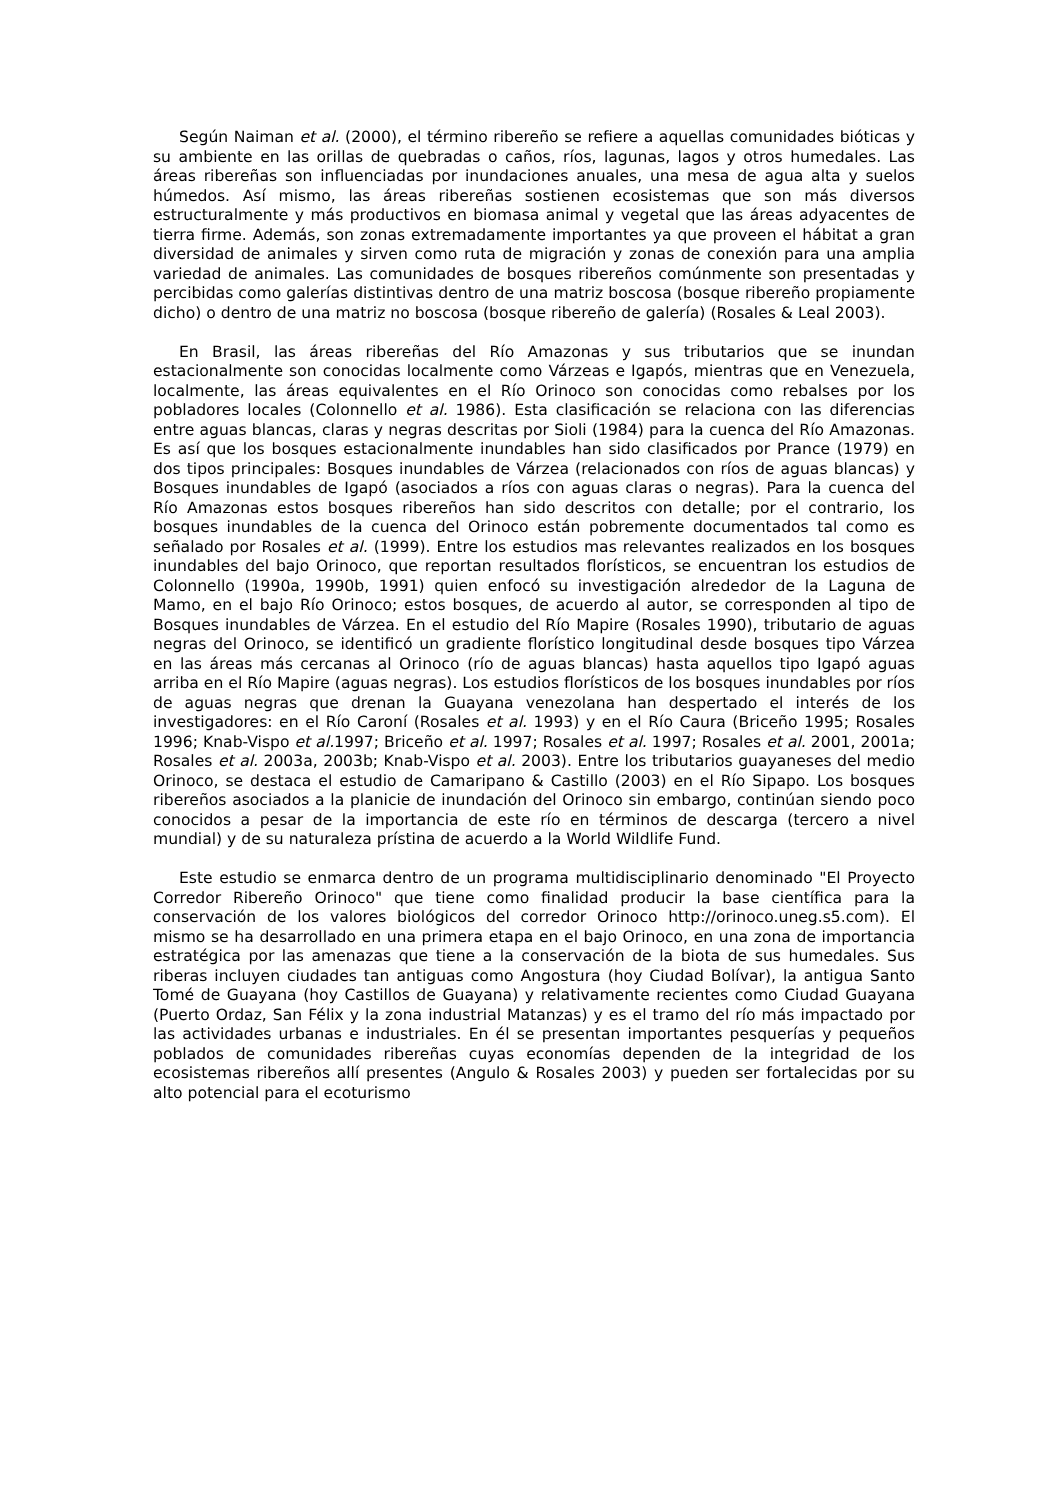Según Naiman et al. (2000), el término ribereño se refiere a aquellas comunidades bióticas y su ambiente en las orillas de quebradas o caños, ríos, lagunas, lagos y otros humedales. Las áreas ribereñas son influenciadas por inundaciones anuales, una mesa de agua alta y suelos húmedos. Así mismo, las áreas ribereñas sostienen ecosistemas que son más diversos estructuralmente y más productivos en biomasa animal y vegetal que las áreas adyacentes de tierra firme. Además, son zonas extremadamente importantes ya que proveen el hábitat a gran diversidad de animales y sirven como ruta de migración y zonas de conexión para una amplia variedad de animales. Las comunidades de bosques ribereños comúnmente son presentadas y percibidas como galerías distintivas dentro de una matriz boscosa (bosque ribereño propiamente dicho) o dentro de una matriz no boscosa (bosque ribereño de galería) (Rosales & Leal 2003).
En Brasil, las áreas ribereñas del Río Amazonas y sus tributarios que se inundan estacionalmente son conocidas localmente como Várzeas e Igapós, mientras que en Venezuela, localmente, las áreas equivalentes en el Río Orinoco son conocidas como rebalses por los pobladores locales (Colonnello et al. 1986). Esta clasificación se relaciona con las diferencias entre aguas blancas, claras y negras descritas por Sioli (1984) para la cuenca del Río Amazonas. Es así que los bosques estacionalmente inundables han sido clasificados por Prance (1979) en dos tipos principales: Bosques inundables de Várzea (relacionados con ríos de aguas blancas) y Bosques inundables de Igapó (asociados a ríos con aguas claras o negras). Para la cuenca del Río Amazonas estos bosques ribereños han sido descritos con detalle; por el contrario, los bosques inundables de la cuenca del Orinoco están pobremente documentados tal como es señalado por Rosales et al. (1999). Entre los estudios mas relevantes realizados en los bosques inundables del bajo Orinoco, que reportan resultados florísticos, se encuentran los estudios de Colonnello (1990a, 1990b, 1991) quien enfocó su investigación alrededor de la Laguna de Mamo, en el bajo Río Orinoco; estos bosques, de acuerdo al autor, se corresponden al tipo de Bosques inundables de Várzea. En el estudio del Río Mapire (Rosales 1990), tributario de aguas negras del Orinoco, se identificó un gradiente florístico longitudinal desde bosques tipo Várzea en las áreas más cercanas al Orinoco (río de aguas blancas) hasta aquellos tipo Igapó aguas arriba en el Río Mapire (aguas negras). Los estudios florísticos de los bosques inundables por ríos de aguas negras que drenan la Guayana venezolana han despertado el interés de los investigadores: en el Río Caroní (Rosales et al. 1993) y en el Río Caura (Briceño 1995; Rosales 1996; Knab-Vispo et al. 1997; Briceño et al. 1997; Rosales et al. 1997; Rosales et al. 2001, 2001a; Rosales et al. 2003a, 2003b; Knab-Vispo et al. 2003). Entre los tributarios guayaneses del medio Orinoco, se destaca el estudio de Camaripano & Castillo (2003) en el Río Sipapo. Los bosques ribereños asociados a la planicie de inundación del Orinoco sin embargo, continúan siendo poco conocidos a pesar de la importancia de este río en términos de descarga (tercero a nivel mundial) y de su naturaleza prístina de acuerdo a la World Wildlife Fund.
Este estudio se enmarca dentro de un programa multidisciplinario denominado "El Proyecto Corredor Ribereño Orinoco" que tiene como finalidad producir la base científica para la conservación de los valores biológicos del corredor Orinoco http://orinoco.uneg.s5.com). El mismo se ha desarrollado en una primera etapa en el bajo Orinoco, en una zona de importancia estratégica por las amenazas que tiene a la conservación de la biota de sus humedales. Sus riberas incluyen ciudades tan antiguas como Angostura (hoy Ciudad Bolívar), la antigua Santo Tomé de Guayana (hoy Castillos de Guayana) y relativamente recientes como Ciudad Guayana (Puerto Ordaz, San Félix y la zona industrial Matanzas) y es el tramo del río más impactado por las actividades urbanas e industriales. En él se presentan importantes pesquerías y pequeños poblados de comunidades ribereñas cuyas economías dependen de la integridad de los ecosistemas ribereños allí presentes (Angulo & Rosales 2003) y pueden ser fortalecidas por su alto potencial para el ecoturismo